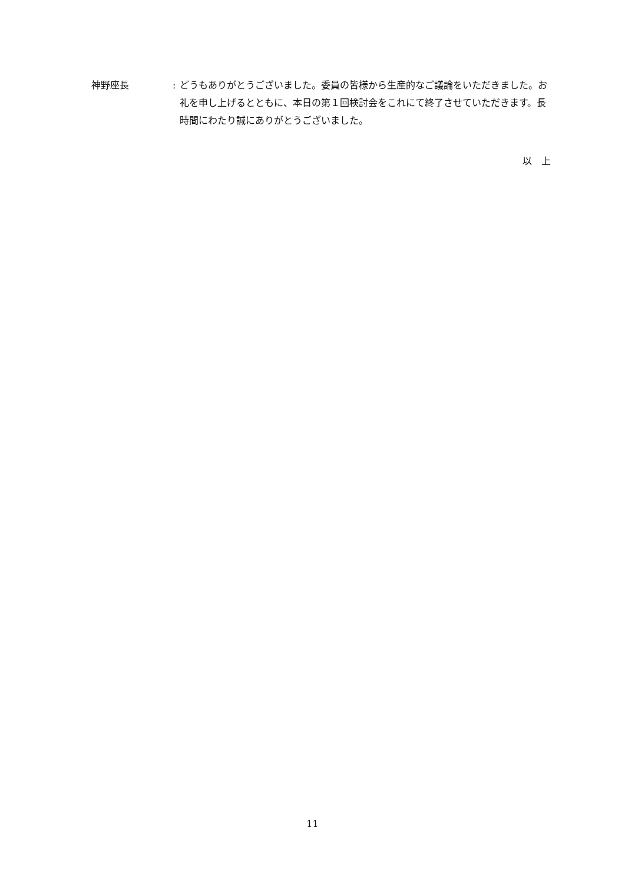神野座長 : どうもありがとうございました。委員の皆様から生産的なご議論をいただきました。お礼を申し上げるとともに、本日の第１回検討会をこれにて終了させていただきます。長時間にわたり誠にありがとうございました。
以　上
11